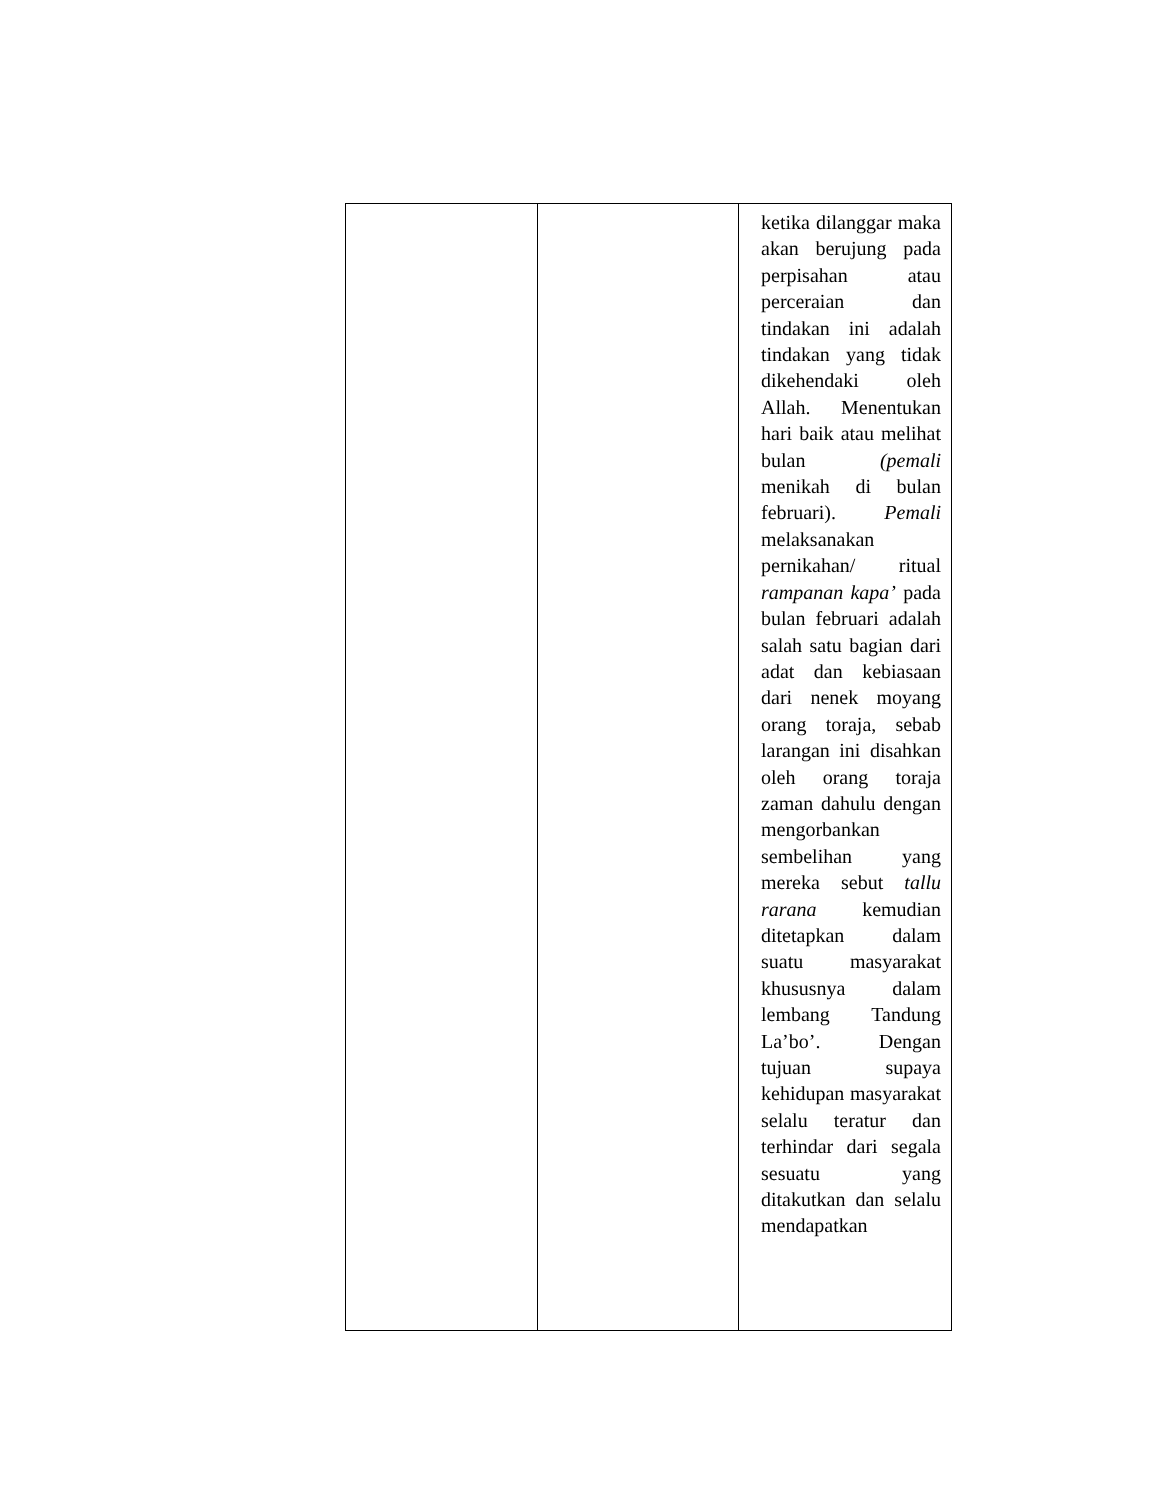| | | ketika dilanggar maka akan berujung pada perpisahan atau perceraian dan tindakan ini adalah tindakan yang tidak dikehendaki oleh Allah. Menentukan hari baik atau melihat bulan (pemali menikah di bulan februari). Pemali melaksanakan pernikahan/ ritual rampanan kapa’ pada bulan februari adalah salah satu bagian dari adat dan kebiasaan dari nenek moyang orang toraja, sebab larangan ini disahkan oleh orang toraja zaman dahulu dengan mengorbankan sembelihan yang mereka sebut tallu rarana kemudian ditetapkan dalam suatu masyarakat khususnya dalam lembang Tandung La’bo’. Dengan tujuan supaya kehidupan masyarakat selalu teratur dan terhindar dari segala sesuatu yang ditakutkan dan selalu mendapatkan |